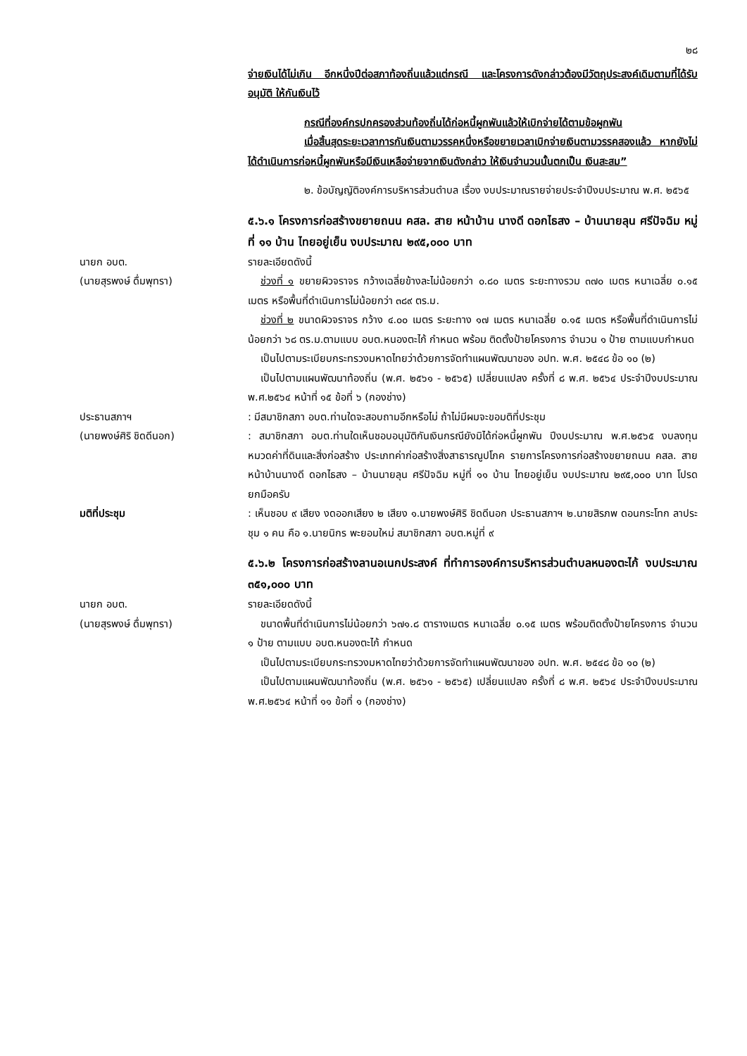๒๘
จ่ายเงินได้ไม่เกิน อีกหนึ่งปีต่อสภาท้องถิ่นแล้วแต่กรณี และโครงการดังกล่าวต้องมีวัตถุประสงค์เดิมตามที่ได้รับอนุมัติ ให้กันเงินไว้
กรณีที่องค์กรปกครองส่วนท้องถิ่นได้ก่อหนี้ผูกพันแล้วให้เบิกจ่ายได้ตามข้อผูกพัน
เมื่อสิ้นสุดระยะเวลาการกันเงินตามวรรคหนึ่งหรือขยายเวลาเบิกจ่ายเงินตามวรรคสองแล้ว หากยังไม่ได้ดำเนินการก่อหนี้ผูกพันหรือมีเงินเหลือจ่ายจากเงินดังกล่าว ให้เงินจำนวนนั้นตกเป็น เงินสะสม”
๒. ข้อบัญญัติองค์การบริหารส่วนตำบล เรื่อง งบประมาณรายจ่ายประจำปีงบประมาณ พ.ศ. ๒๕๖๕
๕.๖.๑ โครงการก่อสร้างขยายถนน คสล. สาย หน้าบ้าน นางดี ดอกไธสง – บ้านนายลุน ศรีปัจฉิม หมู่ที่ ๑๑ บ้าน ไทยอยู่เย็น งบประมาณ ๒๙๕,๐๐๐ บาท
นายก อบต.
(นายสุรพงษ์ ดื่มพุทรา)
รายละเอียดดังนี้
ช่วงที่ ๑ ขยายผิวจราจร กว้างเฉลี่ยข้างละไม่น้อยกว่า ๐.๘๐ เมตร ระยะทางรวม ๓๗๐ เมตร หนาเฉลี่ย ๐.๑๕ เมตร หรือพื้นที่ดำเนินการไม่น้อยกว่า ๓๘๙ ตร.ม.
ช่วงที่ ๒ ขนาดผิวจราจร กว้าง ๔.๐๐ เมตร ระยะทาง ๑๗ เมตร หนาเฉลี่ย ๐.๑๕ เมตร หรือพื้นที่ดำเนินการไม่น้อยกว่า ๖๘ ตร.ม.ตามแบบ อบต.หนองตะไก้ กำหนด พร้อม ติดตั้งป้ายโครงการ จำนวน ๑ ป้าย ตามแบบกำหนด
เป็นไปตามระเบียบกระทรวงมหาดไทยว่าด้วยการจัดทำแผนพัฒนาของ อปท. พ.ศ. ๒๕๔๘ ข้อ ๑๐ (๒)
เป็นไปตามแผนพัฒนาท้องถิ่น (พ.ศ. ๒๕๖๑ - ๒๕๖๕) เปลี่ยนแปลง ครั้งที่ ๘ พ.ศ. ๒๕๖๔ ประจำปีงบประมาณ พ.ศ.๒๕๖๔ หน้าที่ ๑๕ ข้อที่ ๖ (กองช่าง)
ประธานสภาฯ : มีสมาชิกสภา อบต.ท่านใดจะสอบถามอีกหรือไม่ ถ้าไม่มีผมจะขอมติที่ประชุม
(นายพงษ์ศิริ ชิดดีนอก) : สมาชิกสภา อบต.ท่านใดเห็นชอบอนุมัติกันเงินกรณียังมิได้ก่อหนี้ผูกพัน ปีงบประมาณ พ.ศ.๒๕๖๕ งบลงทุน หมวดค่าที่ดินและสิ่งก่อสร้าง ประเภทค่าก่อสร้างสิ่งสาธารณูปโภค รายการโครงการก่อสร้างขยายถนน คสล. สายหน้าบ้านนางดี ดอกไธสง – บ้านนายลุน ศรีปัจฉิม หมู่ที่ ๑๑ บ้าน ไทยอยู่เย็น งบประมาณ ๒๙๕,๐๐๐ บาท โปรดยกมือครับ
มติที่ประชุม : เห็นชอบ ๙ เสียง งดออกเสียง ๒ เสียง ๑.นายพงษ์ศิริ ชิดดีนอก ประธานสภาฯ ๒.นายสิรภพ ดอนกระโทก ลาประชุม ๑ คน คือ ๑.นายนิกร พะยอมใหม่ สมาชิกสภา อบต.หมู่ที่ ๙
๕.๖.๒ โครงการก่อสร้างลานอเนกประสงค์ ที่ทำการองค์การบริหารส่วนตำบลหนองตะไก้ งบประมาณ ๓๕๑,๐๐๐ บาท
นายก อบต.
(นายสุรพงษ์ ดื่มพุทรา)
รายละเอียดดังนี้
ขนาดพื้นที่ดำเนินการไม่น้อยกว่า ๖๗๑.๘ ตารางเมตร หนาเฉลี่ย ๐.๑๕ เมตร พร้อมติดตั้งป้ายโครงการ จำนวน ๑ ป้าย ตามแบบ อบต.หนองตะไก้ กำหนด
เป็นไปตามระเบียบกระทรวงมหาดไทยว่าด้วยการจัดทำแผนพัฒนาของ อปท. พ.ศ. ๒๕๔๘ ข้อ ๑๐ (๒)
เป็นไปตามแผนพัฒนาท้องถิ่น (พ.ศ. ๒๕๖๑ - ๒๕๖๕) เปลี่ยนแปลง ครั้งที่ ๘ พ.ศ. ๒๕๖๔ ประจำปีงบประมาณ พ.ศ.๒๕๖๔ หน้าที่ ๑๑ ข้อที่ ๑ (กองช่าง)